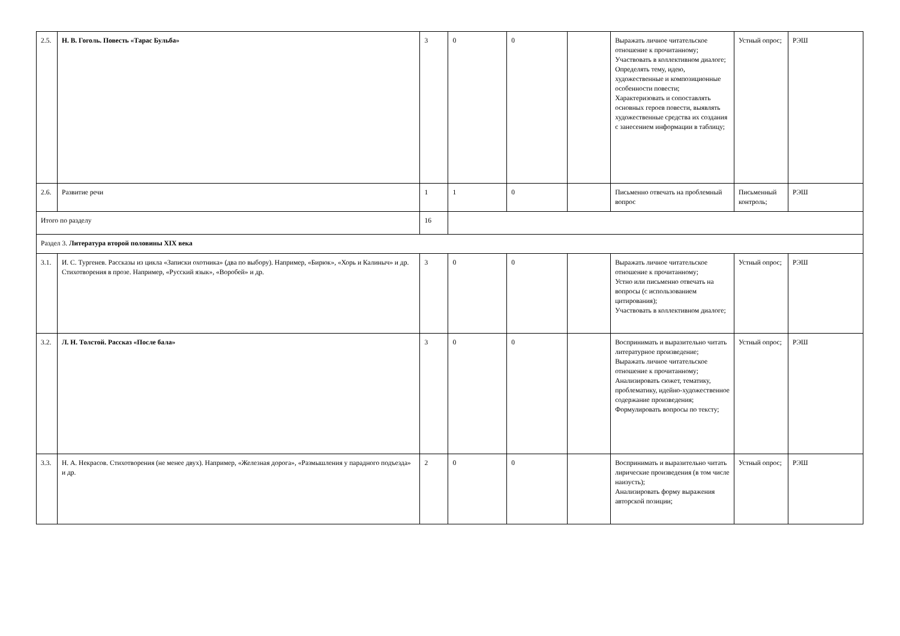| 2.5. | Н. В. Гоголь. Повесть «Тарас Бульба» | 3 | 0 | 0 | | Выражать личное читательское отношение к прочитанному; Участвовать в коллективном диалоге; Определять тему, идею, художественные и композиционные особенности повести; Характеризовать и сопоставлять основных героев повести, выявлять художественные средства их создания с занесением информации в таблицу; | Устный опрос; | РЭШ |
| 2.6. | Развитие речи | 1 | 1 | 0 | | Письменно отвечать на проблемный вопрос | Письменный контроль; | РЭШ |
| Итого по разделу | | 16 | | | | | | |
| Раздел 3. Литература второй половины XIX века | | | | | | | | |
| 3.1. | И. С. Тургенев. Рассказы из цикла «Записки охотника» (два по выбору). Например, «Бирюк», «Хорь и Калиныч» и др. Стихотворения в прозе. Например, «Русский язык», «Воробей» и др. | 3 | 0 | 0 | | Выражать личное читательское отношение к прочитанному; Устно или письменно отвечать на вопросы (с использованием цитирования); Участвовать в коллективном диалоге; | Устный опрос; | РЭШ |
| 3.2. | Л. Н. Толстой. Рассказ «После бала» | 3 | 0 | 0 | | Воспринимать и выразительно читать литературное произведение; Выражать личное читательское отношение к прочитанному; Анализировать сюжет, тематику, проблематику, идейно-художественное содержание произведения; Формулировать вопросы по тексту; | Устный опрос; | РЭШ |
| 3.3. | Н. А. Некрасов. Стихотворения (не менее двух). Например, «Железная дорога», «Размышления у парадного подъезда» и др. | 2 | 0 | 0 | | Воспринимать и выразительно читать лирические произведения (в том числе наизусть); Анализировать форму выражения авторской позиции; | Устный опрос; | РЭШ |